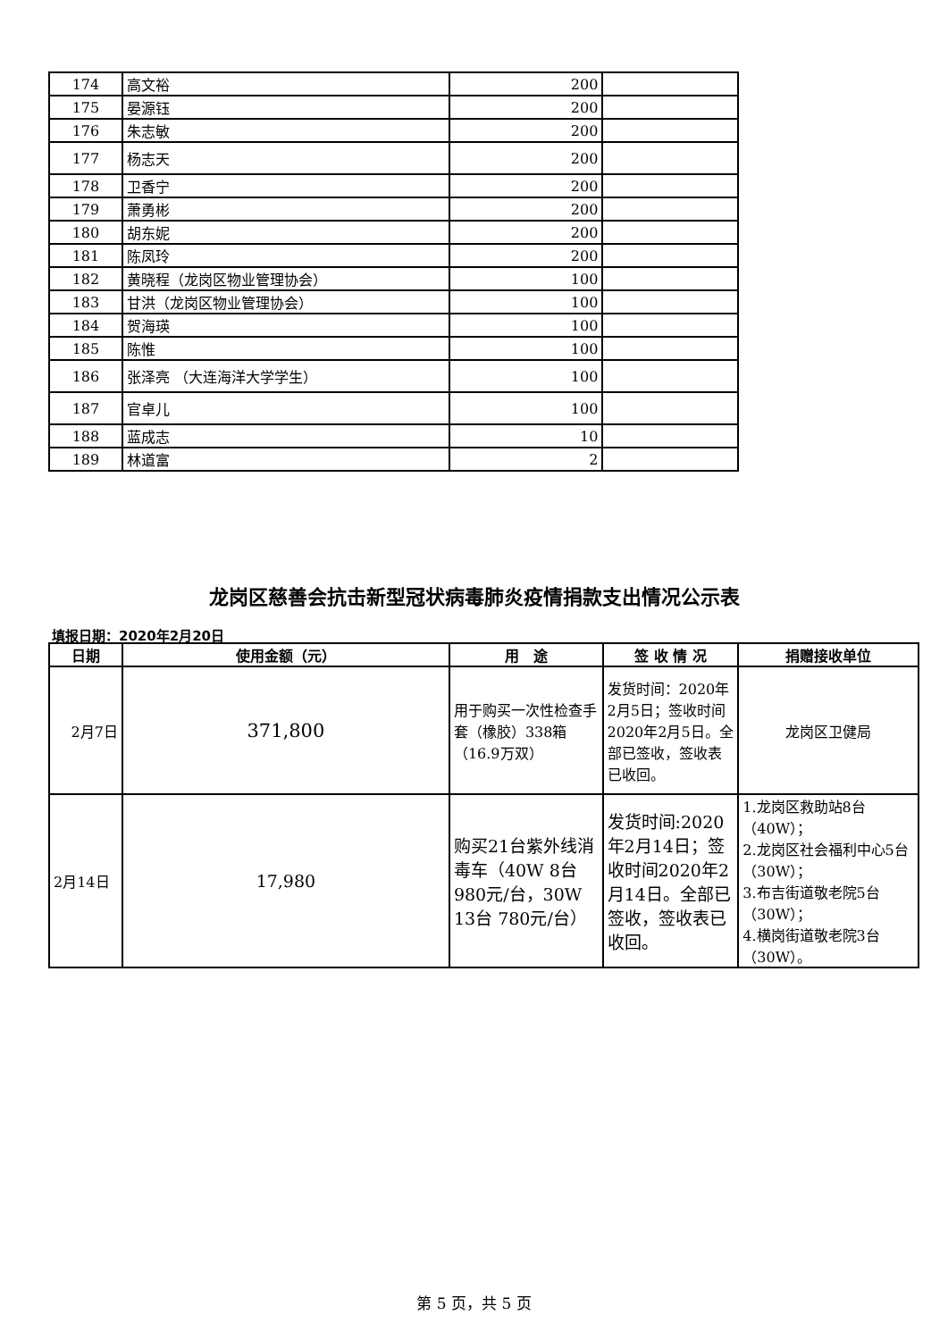| 174 | 高文裕 | 200 | |
| 175 | 晏源钰 | 200 | |
| 176 | 朱志敏 | 200 | |
| 177 | 杨志天 | 200 | |
| 178 | 卫香宁 | 200 | |
| 179 | 萧勇彬 | 200 | |
| 180 | 胡东妮 | 200 | |
| 181 | 陈凤玲 | 200 | |
| 182 | 黄晓程（龙岗区物业管理协会） | 100 | |
| 183 | 甘洪（龙岗区物业管理协会） | 100 | |
| 184 | 贺海瑛 | 100 | |
| 185 | 陈惟 | 100 | |
| 186 | 张泽亮 （大连海洋大学学生） | 100 | |
| 187 | 官卓儿 | 100 | |
| 188 | 蓝成志 | 10 | |
| 189 | 林道富 | 2 | |
龙岗区慈善会抗击新型冠状病毒肺炎疫情捐款支出情况公示表
填报日期：2020年2月20日
| 日期 | 使用金额（元） | 用 途 | 签 收 情 况 | 捐赠接收单位 |
| --- | --- | --- | --- | --- |
| 2月7日 | 371,800 | 用于购买一次性检查手套（橡胶）338箱（16.9万双） | 发货时间：2020年2月5日；签收时间2020年2月5日。全部已签收，签收表已收回。 | 龙岗区卫健局 |
| 2月14日 | 17,980 | 购买21台紫外线消毒车（40W 8台980元/台，30W 13台 780元/台） | 发货时间:2020年2月14日；签收时间2020年2月14日。全部已签收，签收表已收回。 | 1.龙岗区救助站8台（40W）； 2.龙岗区社会福利中心5台（30W）； 3.布吉街道敬老院5台（30W）； 4.横岗街道敬老院3台（30W）。 |
第 5 页，共 5 页